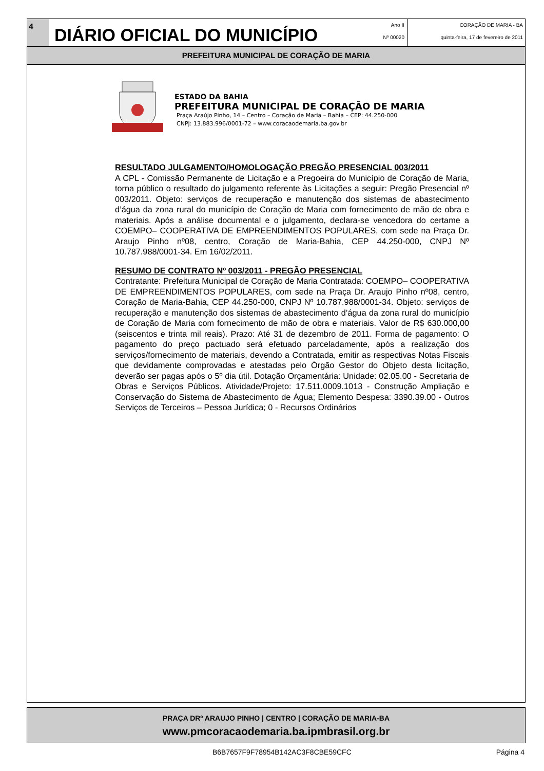4
DIÁRIO OFICIAL DO MUNICÍPIO
Ano II
Nº 00020
CORAÇÃO DE MARIA - BA
quinta-feira, 17 de fevereiro de 2011
PREFEITURA MUNICIPAL DE CORAÇÃO DE MARIA
ESTADO DA BAHIA
PREFEITURA MUNICIPAL DE CORAÇÃO DE MARIA
Praça Araújo Pinho, 14 – Centro – Coração de Maria – Bahia – CEP: 44.250-000
CNPJ: 13.883.996/0001-72 – www.coracaodemaria.ba.gov.br
RESULTADO JULGAMENTO/HOMOLOGAÇÃO PREGÃO PRESENCIAL 003/2011
A CPL - Comissão Permanente de Licitação e a Pregoeira do Município de Coração de Maria, torna público o resultado do julgamento referente às Licitações a seguir: Pregão Presencial nº 003/2011. Objeto: serviços de recuperação e manutenção dos sistemas de abastecimento d’água da zona rural do município de Coração de Maria com fornecimento de mão de obra e materiais. Após a análise documental e o julgamento, declara-se vencedora do certame a COEMPO– COOPERATIVA DE EMPREENDIMENTOS POPULARES, com sede na Praça Dr. Araujo Pinho nº08, centro, Coração de Maria-Bahia, CEP 44.250-000, CNPJ Nº 10.787.988/0001-34. Em 16/02/2011.
RESUMO DE CONTRATO Nº 003/2011 - PREGÃO PRESENCIAL
Contratante: Prefeitura Municipal de Coração de Maria Contratada: COEMPO– COOPERATIVA DE EMPREENDIMENTOS POPULARES, com sede na Praça Dr. Araujo Pinho nº08, centro, Coração de Maria-Bahia, CEP 44.250-000, CNPJ Nº 10.787.988/0001-34. Objeto: serviços de recuperação e manutenção dos sistemas de abastecimento d’água da zona rural do município de Coração de Maria com fornecimento de mão de obra e materiais. Valor de R$ 630.000,00 (seiscentos e trinta mil reais). Prazo: Até 31 de dezembro de 2011. Forma de pagamento: O pagamento do preço pactuado será efetuado parceladamente, após a realização dos serviços/fornecimento de materiais, devendo a Contratada, emitir as respectivas Notas Fiscais que devidamente comprovadas e atestadas pelo Órgão Gestor do Objeto desta licitação, deverão ser pagas após o 5º dia útil. Dotação Orçamentária: Unidade: 02.05.00 - Secretaria de Obras e Serviços Públicos. Atividade/Projeto: 17.511.0009.1013 - Construção Ampliação e Conservação do Sistema de Abastecimento de Água; Elemento Despesa: 3390.39.00 - Outros Serviços de Terceiros – Pessoa Jurídica; 0 - Recursos Ordinários
PRAÇA DRº ARAUJO PINHO | CENTRO | CORAÇÃO DE MARIA-BA
www.pmcoracaodemaria.ba.ipmbrasil.org.br
B6B7657F9F78954B142AC3F8CBE59CFC
Página 4